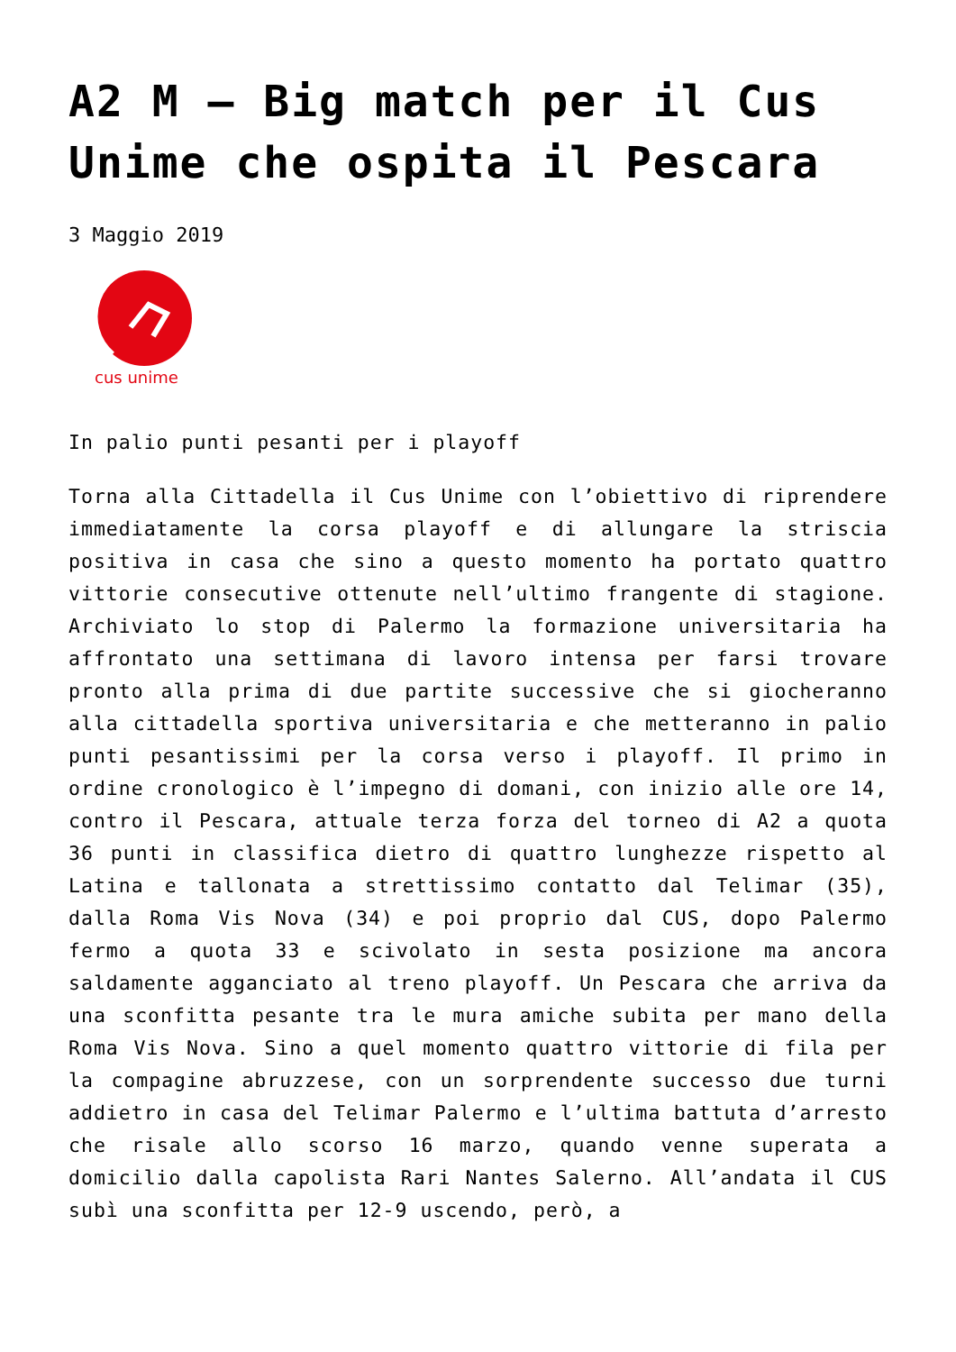A2 M – Big match per il Cus Unime che ospita il Pescara
3 Maggio 2019
cus unime
In palio punti pesanti per i playoff
Torna alla Cittadella il Cus Unime con l’obiettivo di riprendere immediatamente la corsa playoff e di allungare la striscia positiva in casa che sino a questo momento ha portato quattro vittorie consecutive ottenute nell’ultimo frangente di stagione. Archiviato lo stop di Palermo la formazione universitaria ha affrontato una settimana di lavoro intensa per farsi trovare pronto alla prima di due partite successive che si giocheranno alla cittadella sportiva universitaria e che metteranno in palio punti pesantissimi per la corsa verso i playoff. Il primo in ordine cronologico è l’impegno di domani, con inizio alle ore 14, contro il Pescara, attuale terza forza del torneo di A2 a quota 36 punti in classifica dietro di quattro lunghezze rispetto al Latina e tallonata a strettissimo contatto dal Telimar (35), dalla Roma Vis Nova (34) e poi proprio dal CUS, dopo Palermo fermo a quota 33 e scivolato in sesta posizione ma ancora saldamente agganciato al treno playoff. Un Pescara che arriva da una sconfitta pesante tra le mura amiche subita per mano della Roma Vis Nova. Sino a quel momento quattro vittorie di fila per la compagine abruzzese, con un sorprendente successo due turni addietro in casa del Telimar Palermo e l’ultima battuta d’arresto che risale allo scorso 16 marzo, quando venne superata a domicilio dalla capolista Rari Nantes Salerno. All’andata il CUS subì una sconfitta per 12-9 uscendo, però, a